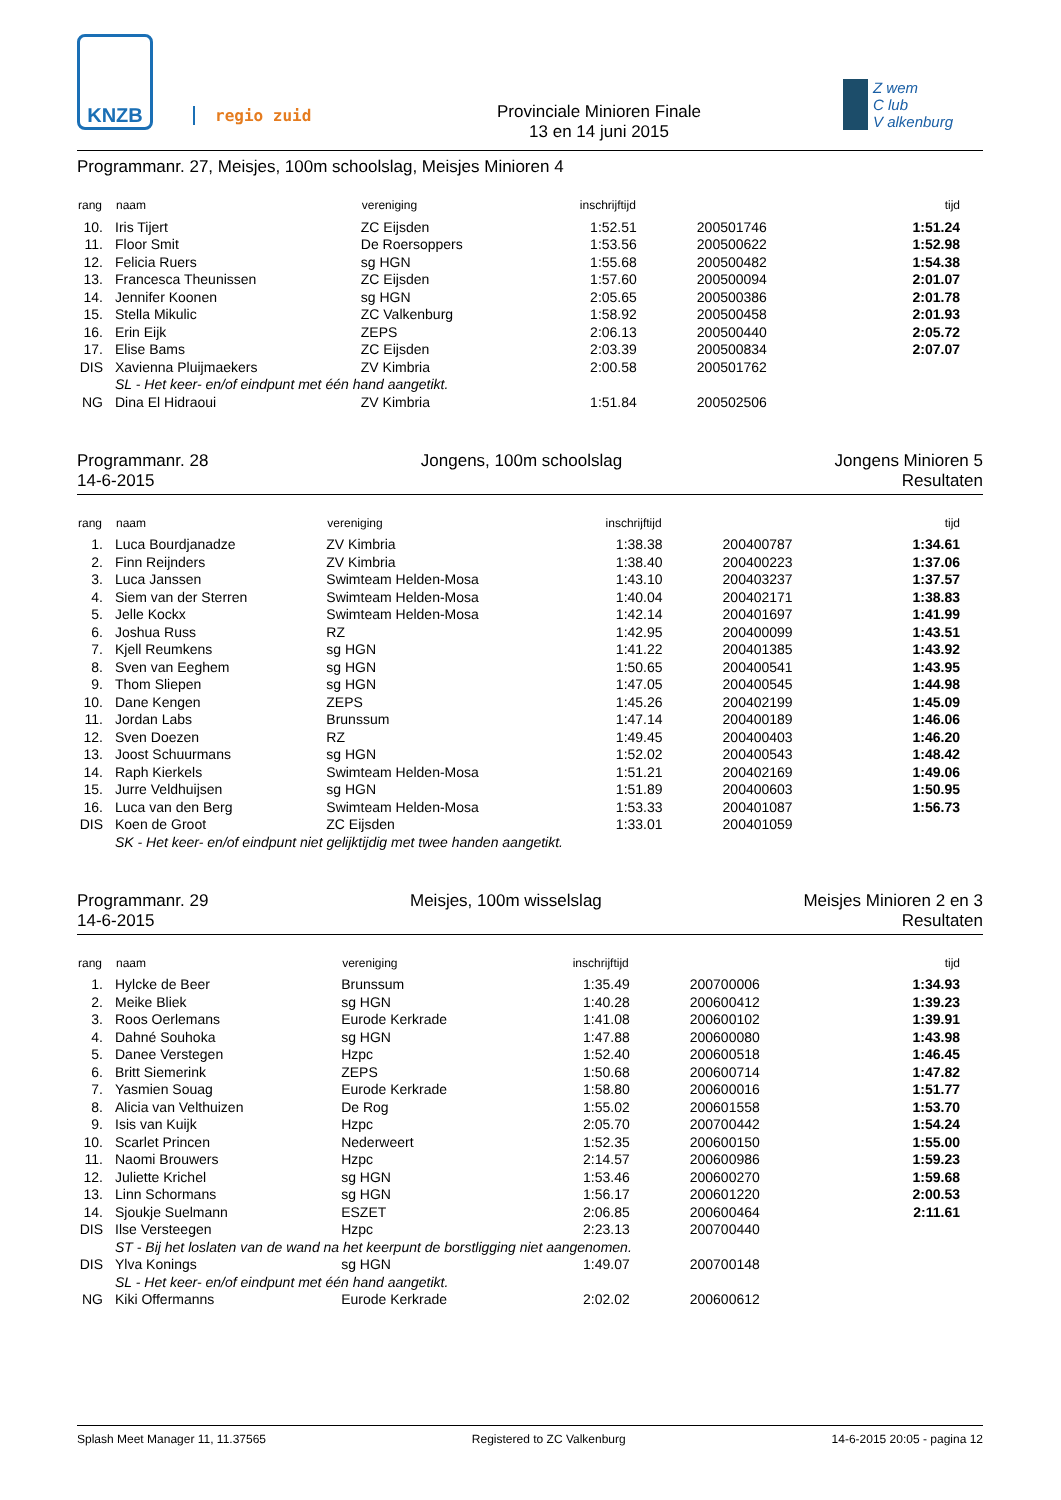KNZB
regio zuid
Provinciale Minioren Finale
13 en 14 juni 2015
Z wem
C lub
V alkenburg
Programmanr. 27, Meisjes, 100m schoolslag, Meisjes Minioren 4
| rang | naam | vereniging | inschrijftijd | | tijd |
| --- | --- | --- | --- | --- | --- |
| 10. | Iris Tijert | ZC Eijsden | 1:52.51 | 200501746 | 1:51.24 |
| 11. | Floor Smit | De Roersoppers | 1:53.56 | 200500622 | 1:52.98 |
| 12. | Felicia Ruers | sg HGN | 1:55.68 | 200500482 | 1:54.38 |
| 13. | Francesca Theunissen | ZC Eijsden | 1:57.60 | 200500094 | 2:01.07 |
| 14. | Jennifer Koonen | sg HGN | 2:05.65 | 200500386 | 2:01.78 |
| 15. | Stella Mikulic | ZC Valkenburg | 1:58.92 | 200500458 | 2:01.93 |
| 16. | Erin Eijk | ZEPS | 2:06.13 | 200500440 | 2:05.72 |
| 17. | Elise Bams | ZC Eijsden | 2:03.39 | 200500834 | 2:07.07 |
| DIS | Xavienna Pluijmaekers | ZV Kimbria | 2:00.58 | 200501762 | |
| | SL - Het keer- en/of eindpunt met één hand aangetikt. | | | | |
| NG | Dina El Hidraoui | ZV Kimbria | 1:51.84 | 200502506 | |
Programmanr. 28
14-6-2015
Jongens, 100m schoolslag Jongens Minioren 5
Resultaten
| rang | naam | vereniging | inschrijftijd | | tijd |
| --- | --- | --- | --- | --- | --- |
| 1. | Luca Bourdjanadze | ZV Kimbria | 1:38.38 | 200400787 | 1:34.61 |
| 2. | Finn Reijnders | ZV Kimbria | 1:38.40 | 200400223 | 1:37.06 |
| 3. | Luca Janssen | Swimteam Helden-Mosa | 1:43.10 | 200403237 | 1:37.57 |
| 4. | Siem van der Sterren | Swimteam Helden-Mosa | 1:40.04 | 200402171 | 1:38.83 |
| 5. | Jelle Kockx | Swimteam Helden-Mosa | 1:42.14 | 200401697 | 1:41.99 |
| 6. | Joshua Russ | RZ | 1:42.95 | 200400099 | 1:43.51 |
| 7. | Kjell Reumkens | sg HGN | 1:41.22 | 200401385 | 1:43.92 |
| 8. | Sven van Eeghem | sg HGN | 1:50.65 | 200400541 | 1:43.95 |
| 9. | Thom Sliepen | sg HGN | 1:47.05 | 200400545 | 1:44.98 |
| 10. | Dane Kengen | ZEPS | 1:45.26 | 200402199 | 1:45.09 |
| 11. | Jordan Labs | Brunssum | 1:47.14 | 200400189 | 1:46.06 |
| 12. | Sven Doezen | RZ | 1:49.45 | 200400403 | 1:46.20 |
| 13. | Joost Schuurmans | sg HGN | 1:52.02 | 200400543 | 1:48.42 |
| 14. | Raph Kierkels | Swimteam Helden-Mosa | 1:51.21 | 200402169 | 1:49.06 |
| 15. | Jurre Veldhuijsen | sg HGN | 1:51.89 | 200400603 | 1:50.95 |
| 16. | Luca van den Berg | Swimteam Helden-Mosa | 1:53.33 | 200401087 | 1:56.73 |
| DIS | Koen de Groot | ZC Eijsden | 1:33.01 | 200401059 | |
| | SK - Het keer- en/of eindpunt niet gelijktijdig met twee handen aangetikt. | | | | |
Programmanr. 29
14-6-2015
Meisjes, 100m wisselslag Meisjes Minioren 2 en 3
Resultaten
| rang | naam | vereniging | inschrijftijd | | tijd |
| --- | --- | --- | --- | --- | --- |
| 1. | Hylcke de Beer | Brunssum | 1:35.49 | 200700006 | 1:34.93 |
| 2. | Meike Bliek | sg HGN | 1:40.28 | 200600412 | 1:39.23 |
| 3. | Roos Oerlemans | Eurode Kerkrade | 1:41.08 | 200600102 | 1:39.91 |
| 4. | Dahné Souhoka | sg HGN | 1:47.88 | 200600080 | 1:43.98 |
| 5. | Danee Verstegen | Hzpc | 1:52.40 | 200600518 | 1:46.45 |
| 6. | Britt Siemerink | ZEPS | 1:50.68 | 200600714 | 1:47.82 |
| 7. | Yasmien Souag | Eurode Kerkrade | 1:58.80 | 200600016 | 1:51.77 |
| 8. | Alicia van Velthuizen | De Rog | 1:55.02 | 200601558 | 1:53.70 |
| 9. | Isis van Kuijk | Hzpc | 2:05.70 | 200700442 | 1:54.24 |
| 10. | Scarlet Princen | Nederweert | 1:52.35 | 200600150 | 1:55.00 |
| 11. | Naomi Brouwers | Hzpc | 2:14.57 | 200600986 | 1:59.23 |
| 12. | Juliette Krichel | sg HGN | 1:53.46 | 200600270 | 1:59.68 |
| 13. | Linn Schormans | sg HGN | 1:56.17 | 200601220 | 2:00.53 |
| 14. | Sjoukje Suelmann | ESZET | 2:06.85 | 200600464 | 2:11.61 |
| DIS | Ilse Versteegen | Hzpc | 2:23.13 | 200700440 | |
| | ST - Bij het loslaten van de wand na het keerpunt de borstligging niet aangenomen. | | | | |
| DIS | Ylva Konings | sg HGN | 1:49.07 | 200700148 | |
| | SL - Het keer- en/of eindpunt met één hand aangetikt. | | | | |
| NG | Kiki Offermanns | Eurode Kerkrade | 2:02.02 | 200600612 | |
Splash Meet Manager 11, 11.37565 Registered to ZC Valkenburg 14-6-2015 20:05 - pagina 12